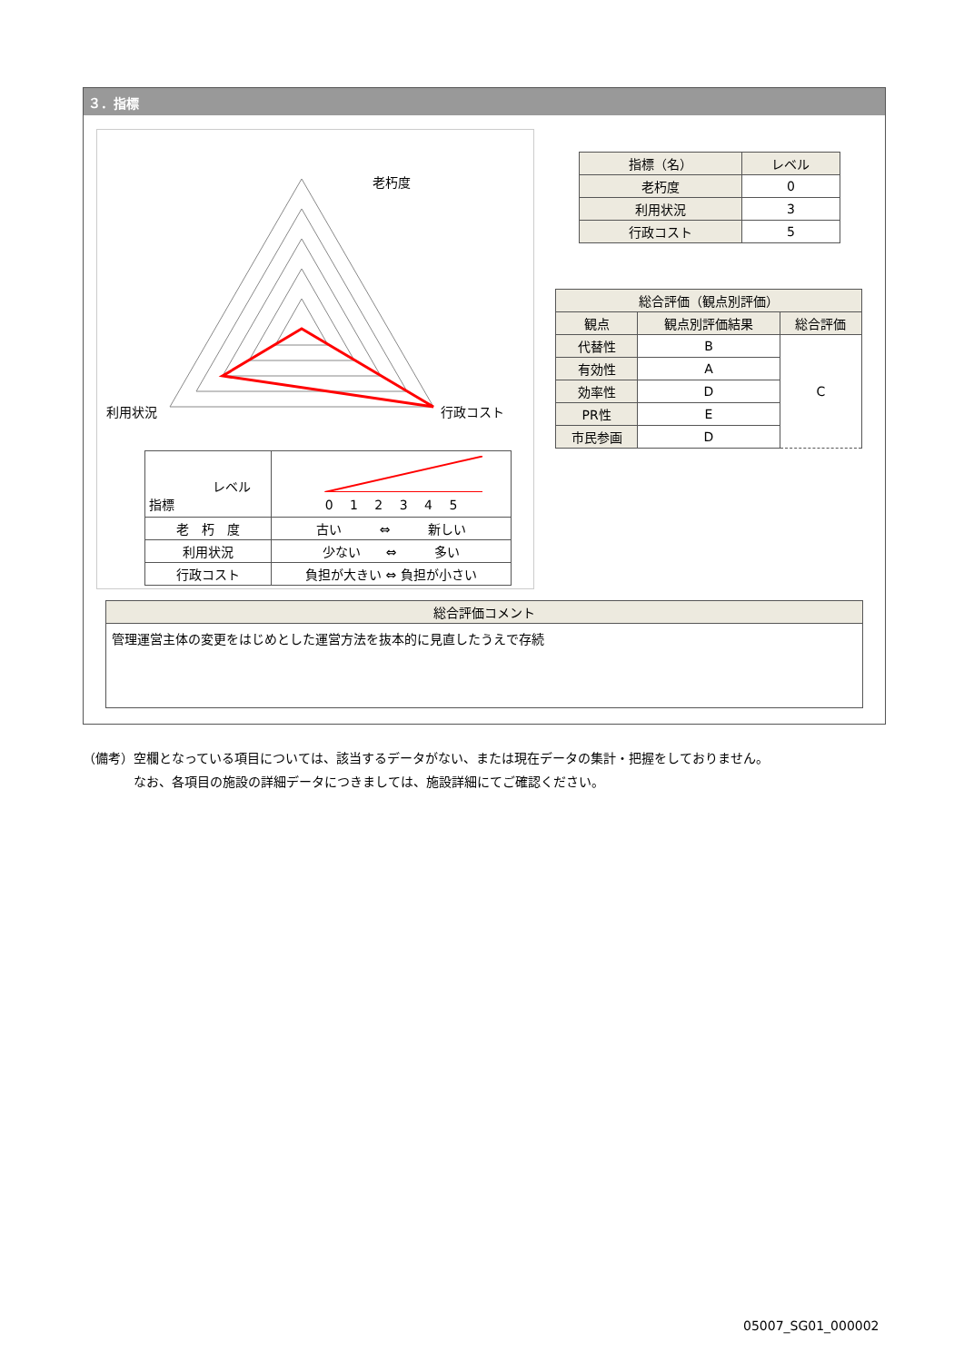３．指標
老朽度
利用状況
行政コスト
| レベル 指標 | 0 1 2 3 4 5 |
| 老 朽 度 | 古い ⇔ 新しい |
| 利用状況 | 少ない ⇔ 多い |
| 行政コスト | 負担が大きい ⇔ 負担が小さい |
| 指標（名） | レベル |
| 老朽度 | 0 |
| 利用状況 | 3 |
| 行政コスト | 5 |
| 総合評価（観点別評価） | | |
| 観点 | 観点別評価結果 | 総合評価 |
| 代替性 | B | C |
| 有効性 | A | |
| 効率性 | D | |
| PR性 | E | |
| 市民参画 | D | |
| 総合評価コメント |
| 管理運営主体の変更をはじめとした運営方法を抜本的に見直したうえで存続 |
（備考）空欄となっている項目については、該当するデータがない、または現在データの集計・把握をしておりません。
　　　　なお、各項目の施設の詳細データにつきましては、施設詳細にてご確認ください。
05007_SG01_000002